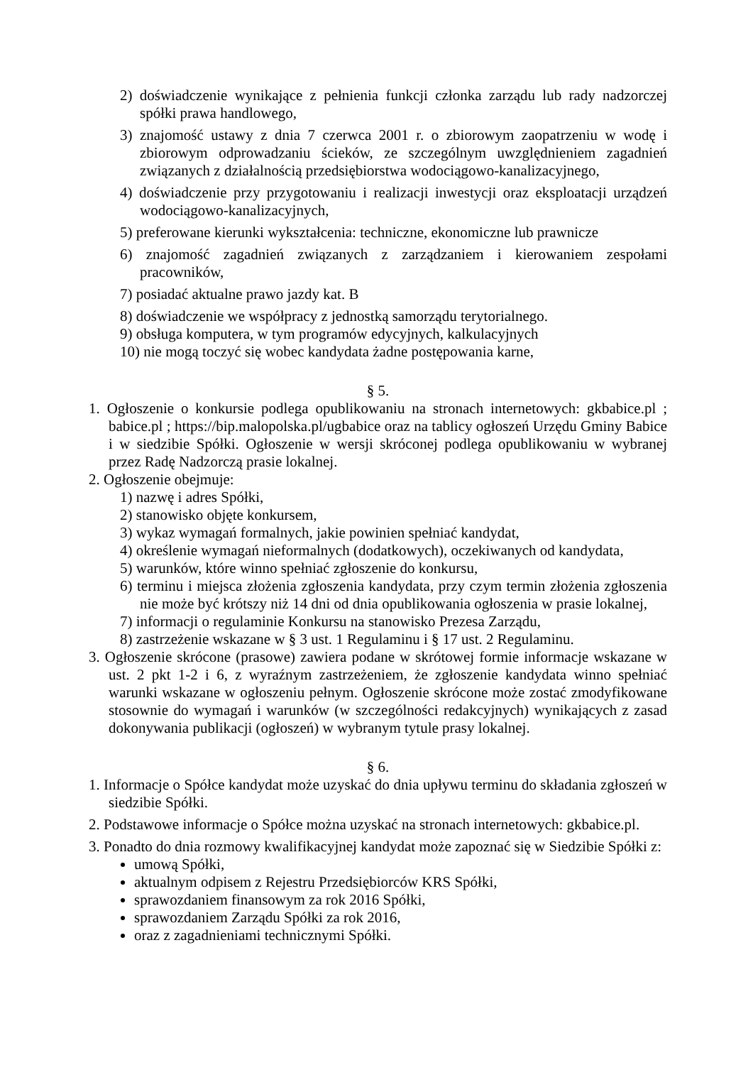2) doświadczenie wynikające z pełnienia funkcji członka zarządu lub rady nadzorczej spółki prawa handlowego,
3) znajomość ustawy z dnia 7 czerwca 2001 r. o zbiorowym zaopatrzeniu w wodę i zbiorowym odprowadzaniu ścieków, ze szczególnym uwzględnieniem zagadnień związanych z działalnością przedsiębiorstwa wodociągowo-kanalizacyjnego,
4) doświadczenie przy przygotowaniu i realizacji inwestycji oraz eksploatacji urządzeń wodociągowo-kanalizacyjnych,
5) preferowane kierunki wykształcenia: techniczne, ekonomiczne lub prawnicze
6) znajomość zagadnień związanych z zarządzaniem i kierowaniem zespołami pracowników,
7) posiadać aktualne prawo jazdy kat. B
8) doświadczenie we współpracy z jednostką samorządu terytorialnego.
9) obsługa komputera, w tym programów edycyjnych, kalkulacyjnych
10) nie mogą toczyć się wobec kandydata żadne postępowania karne,
§ 5.
1. Ogłoszenie o konkursie podlega opublikowaniu na stronach internetowych: gkbabice.pl ; babice.pl ; https://bip.malopolska.pl/ugbabice oraz na tablicy ogłoszeń Urzędu Gminy Babice i w siedzibie Spółki. Ogłoszenie w wersji skróconej podlega opublikowaniu w wybranej przez Radę Nadzorczą prasie lokalnej.
2. Ogłoszenie obejmuje:
1) nazwę i adres Spółki,
2) stanowisko objęte konkursem,
3) wykaz wymagań formalnych, jakie powinien spełniać kandydat,
4) określenie wymagań nieformalnych (dodatkowych), oczekiwanych od kandydata,
5) warunków, które winno spełniać zgłoszenie do konkursu,
6) terminu i miejsca złożenia zgłoszenia kandydata, przy czym termin złożenia zgłoszenia nie może być krótszy niż 14 dni od dnia opublikowania ogłoszenia w prasie lokalnej,
7) informacji o regulaminie Konkursu na stanowisko Prezesa Zarządu,
8) zastrzeżenie wskazane w § 3 ust. 1 Regulaminu i § 17 ust. 2 Regulaminu.
3. Ogłoszenie skrócone (prasowe) zawiera podane w skrótowej formie informacje wskazane w ust. 2 pkt 1-2 i 6, z wyraźnym zastrzeżeniem, że zgłoszenie kandydata winno spełniać warunki wskazane w ogłoszeniu pełnym. Ogłoszenie skrócone może zostać zmodyfikowane stosownie do wymagań i warunków (w szczególności redakcyjnych) wynikających z zasad dokonywania publikacji (ogłoszeń) w wybranym tytule prasy lokalnej.
§ 6.
1. Informacje o Spółce kandydat może uzyskać do dnia upływu terminu do składania zgłoszeń w siedzibie Spółki.
2. Podstawowe informacje o Spółce można uzyskać na stronach internetowych: gkbabice.pl.
3. Ponadto do dnia rozmowy kwalifikacyjnej kandydat może zapoznać się w Siedzibie Spółki z:
umową Spółki,
aktualnym odpisem z Rejestru Przedsiębiorców KRS Spółki,
sprawozdaniem finansowym za rok 2016 Spółki,
sprawozdaniem Zarządu Spółki za rok 2016,
oraz z zagadnieniami technicznymi Spółki.